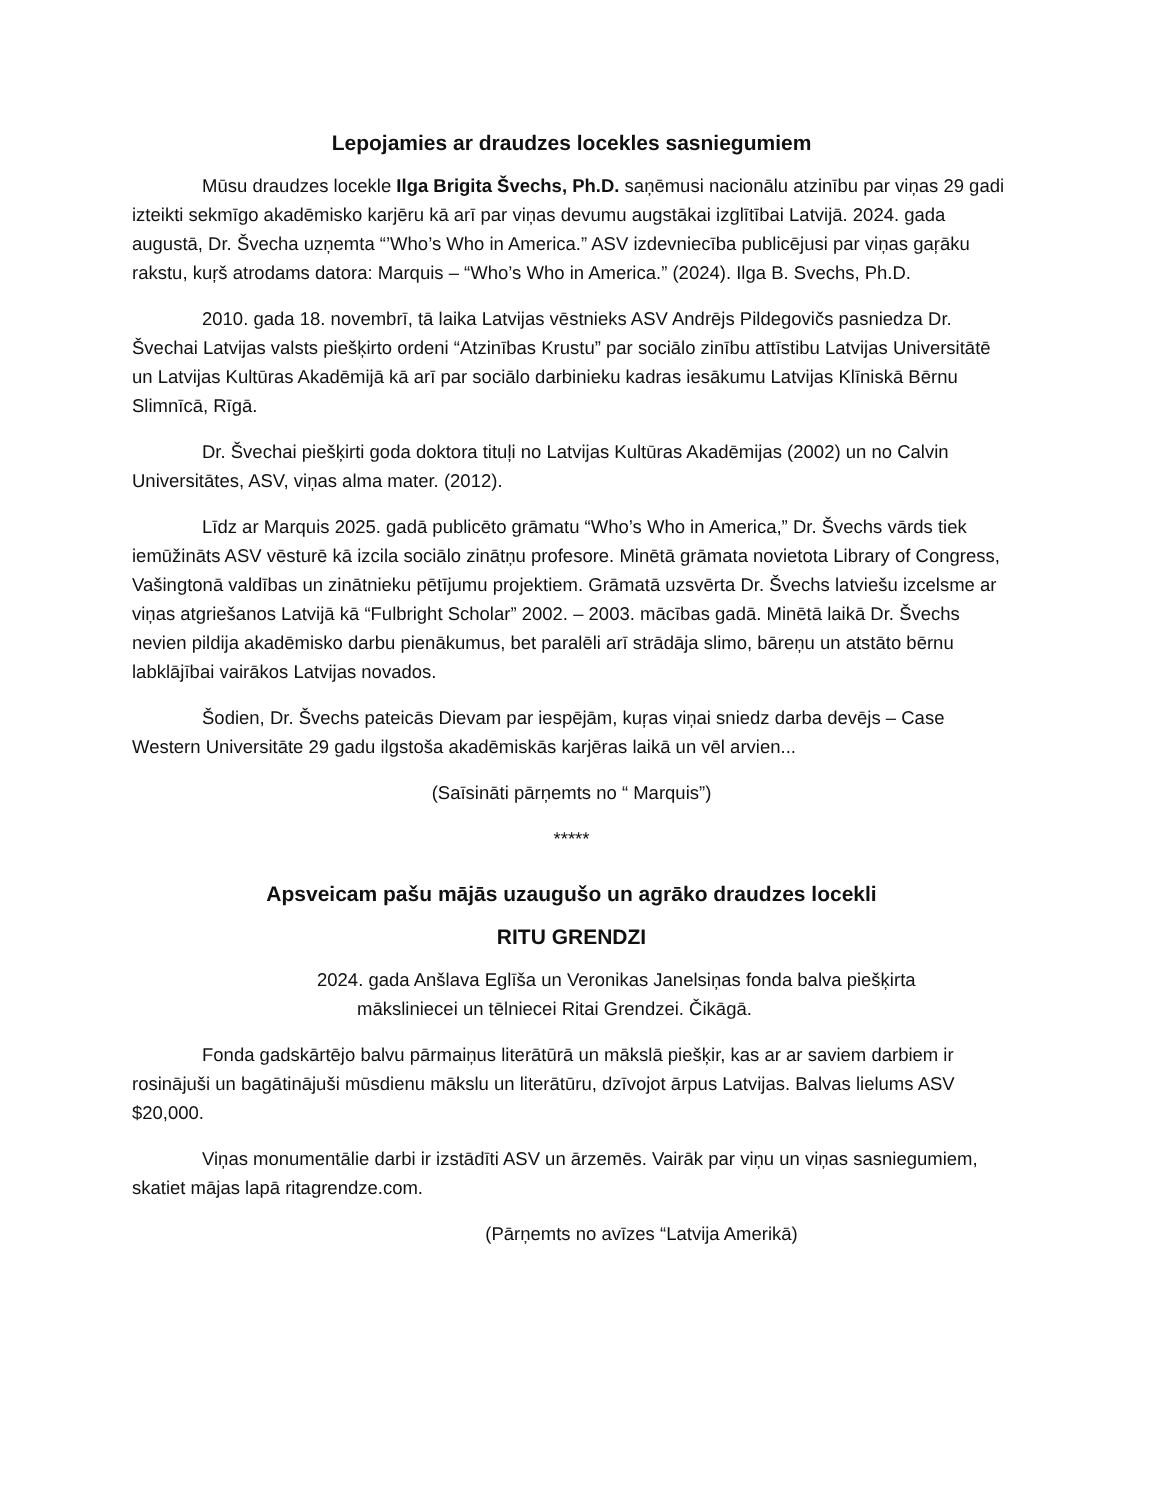Lepojamies ar draudzes locekles sasniegumiem
Mūsu draudzes locekle Ilga Brigita Švechs, Ph.D. saņēmusi nacionālu atzinību par viņas 29 gadi izteikti sekmīgo akadēmisko karjēru kā arī par viņas devumu augstākai izglītībai Latvijā. 2024. gada augustā, Dr. Švecha uzņemta “’Who’s Who in America.” ASV izdevniecība publicējusi par viņas gaŗāku rakstu, kuŗš atrodams datora: Marquis – “Who’s Who in America.” (2024). Ilga B. Svechs, Ph.D.
2010. gada 18. novembrī, tā laika Latvijas vēstnieks ASV Andrējs Pildegovičs pasniedza Dr. Švechai Latvijas valsts piešķirto ordeni “Atzinības Krustu” par sociālo zinību attīstibu Latvijas Universitātē un Latvijas Kultūras Akadēmijā kā arī par sociālo darbinieku kadras iesākumu Latvijas Klīniskā Bērnu Slimnīcā, Rīgā.
Dr. Švechai piešķirti goda doktora tituļi no Latvijas Kultūras Akadēmijas (2002) un no Calvin Universitātes, ASV, viņas alma mater. (2012).
Līdz ar Marquis 2025. gadā publicēto grāmatu “Who’s Who in America,” Dr. Švechs vārds tiek iemūžināts ASV vēsturē kā izcila sociālo zinātņu profesore. Minētā grāmata novietota Library of Congress, Vašingtonā valdības un zinātnieku pētījumu projektiem. Grāmatā uzsvērta Dr. Švechs latviešu izcelsme ar viņas atgriešanos Latvijā kā “Fulbright Scholar” 2002. – 2003. mācības gadā. Minētā laikā Dr. Švechs nevien pildija akadēmisko darbu pienākumus, bet paralēli arī strādāja slimo, bāreņu un atstāto bērnu labklājībai vairākos Latvijas novados.
Šodien, Dr. Švechs pateicās Dievam par iespējām, kuŗas viņai sniedz darba devējs – Case Western Universitāte 29 gadu ilgstoša akadēmiskās karjēras laikā un vēl arvien...
(Saīsināti pārņemts no “ Marquis”)
*****
Apsveicam pašu mājās uzaugušo un agrāko draudzes locekli
RITU GRENDZI
2024. gada Anšlava Eglīša un Veronikas Janelsiņas fonda balva piešķirta
māksliniecei un tēlniecei Ritai Grendzei. Čikāgā.
Fonda gadskārtējo balvu pārmaiņus literātūrā un mākslā piešķir, kas ar ar saviem darbiem ir rosinājuši un bagātinājuši mūsdienu mākslu un literātūru, dzīvojot ārpus Latvijas. Balvas lielums ASV $20,000.
Viņas monumentālie darbi ir izstādīti ASV un ārzemēs. Vairāk par viņu un viņas sasniegumiem, skatiet mājas lapā ritagrendze.com.
(Pārņemts no avīzes “Latvija Amerikā)